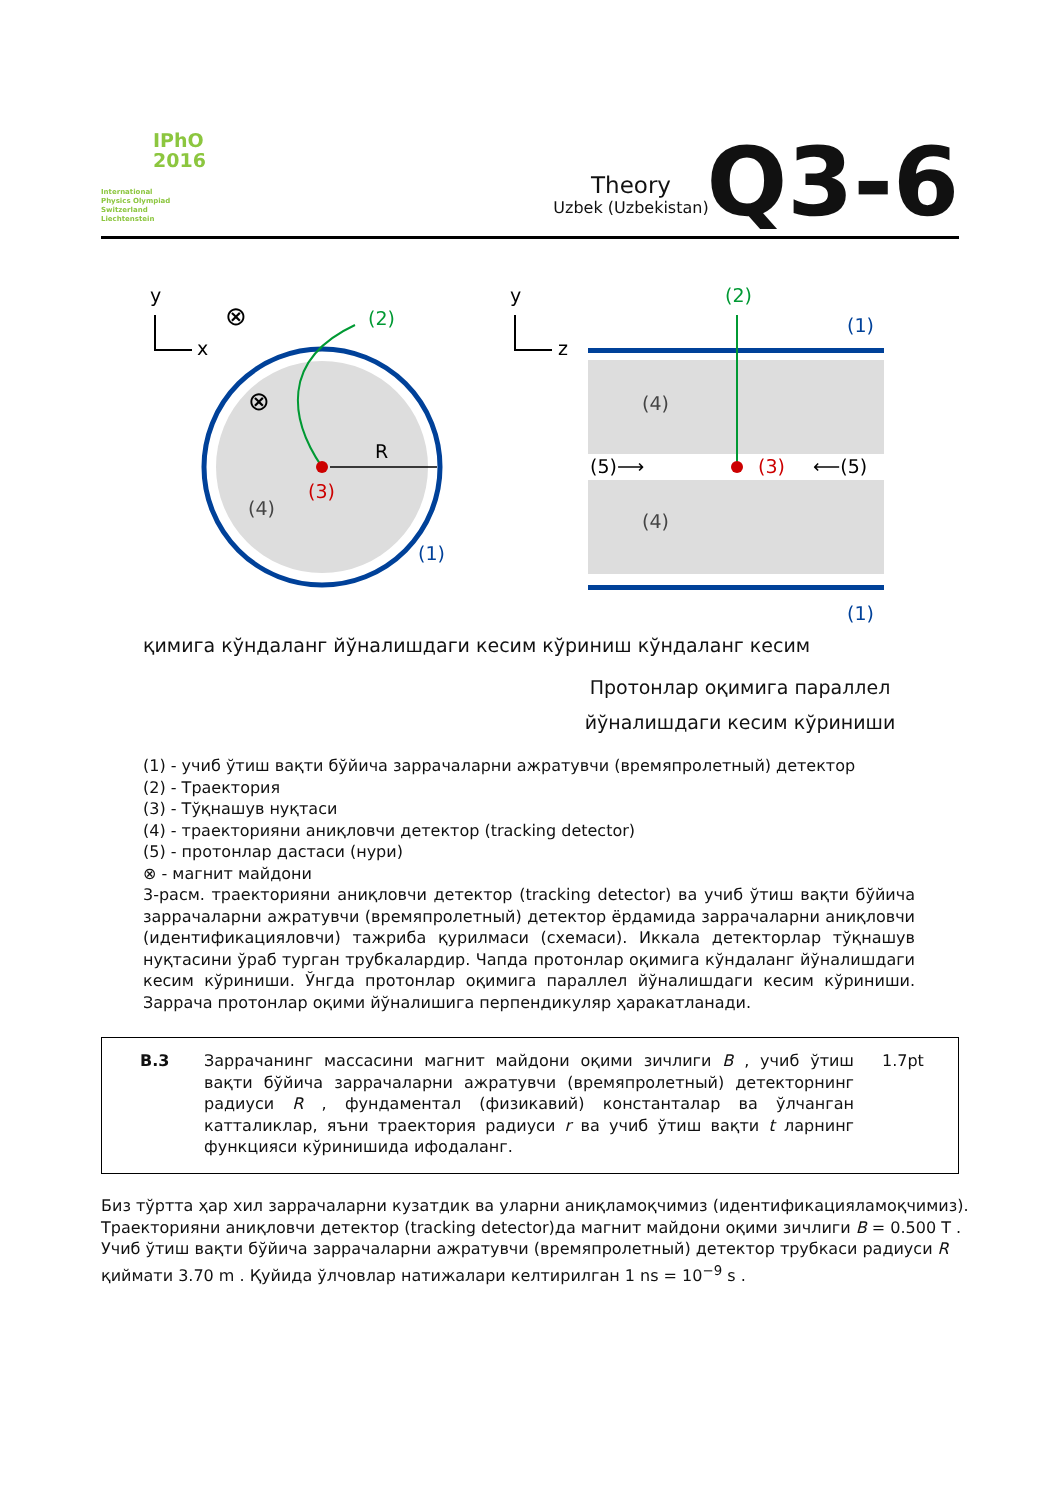IPhO
2016
International
Physics Olympiad
Switzerland
Liechtenstein
Theory
Uzbek (Uzbekistan)
Q3-6
y
x
⊗
⊗
R
(3)
(4)
(2)
(1)
y
z
(2)
(1)
(1)
(4)
(4)
(5)⟶
(3)
⟵(5)
қимига кўндаланг йўналишдаги кесим кўриниш кўндаланг кесим
Протонлар оқимига параллел йўналишдаги кесим кўриниши
(1) - учиб ўтиш вақти бўйича заррачаларни ажратувчи (времяпролетный) детектор
(2) - Траектория
(3) - Тўқнашув нуқтаси
(4) - траекторияни аниқловчи детектор (tracking detector)
(5) - протонлар дастаси (нури)
⊗ - магнит майдони
3-расм. траекторияни аниқловчи детектор (tracking detector) ва учиб ўтиш вақти бўйича заррачаларни ажратувчи (времяпролетный) детектор ёрдамида заррачаларни аниқловчи (идентификацияловчи) тажриба қурилмаси (схемаси). Иккала детекторлар тўқнашув нуқтасини ўраб турган трубкалардир. Чапда протонлар оқимига кўндаланг йўналишдаги кесим кўриниши. Ўнгда протонлар оқимига параллел йўналишдаги кесим кўриниши. Заррача протонлар оқими йўналишига перпендикуляр ҳаракатланади.
B.3
Заррачанинг массасини магнит майдони оқими зичлиги B , учиб ўтиш вақти бўйича заррачаларни ажратувчи (времяпролетный) детекторнинг радиуси R , фундаментал (физикавий) константалар ва ўлчанган катталиклар, яъни траектория радиуси r ва учиб ўтиш вақти t ларнинг функцияси кўринишида ифодаланг.
1.7pt
Биз тўртта ҳар хил заррачаларни кузатдик ва уларни аниқламоқчимиз (идентификацияламоқчимиз). Траекторияни аниқловчи детектор (tracking detector)да магнит майдони оқими зичлиги B = 0.500 T . Учиб ўтиш вақти бўйича заррачаларни ажратувчи (времяпролетный) детектор трубкаси радиуси R қиймати 3.70 m . Қуйида ўлчовлар натижалари келтирилган 1 ns = 10<sup>−9</sup> s .